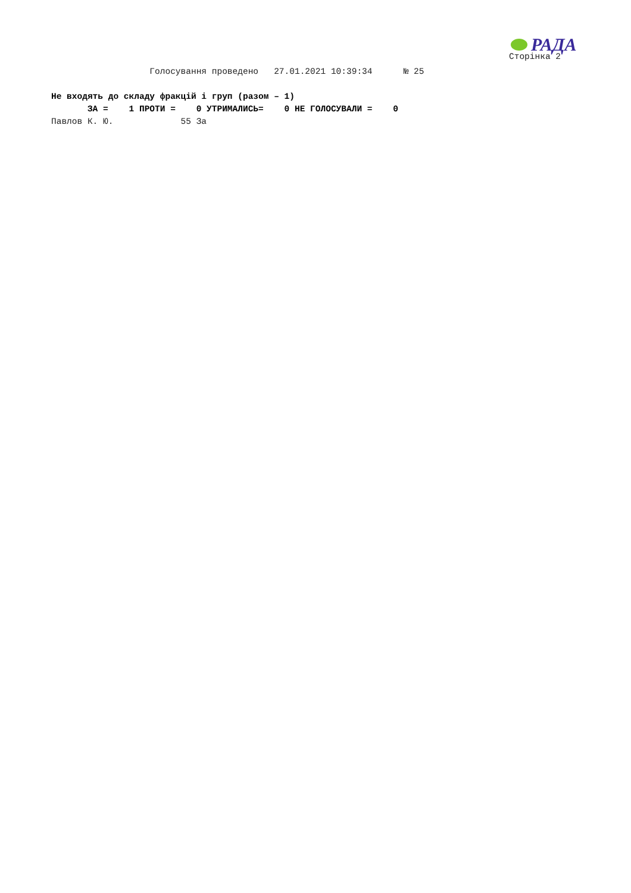РАДА
Сторінка 2
Голосування проведено 27.01.2021 10:39:34 № 25 Не входять до складу фракцій і груп (разом – 1) ЗА = 1 ПРОТИ = 0 УТРИМАЛИСЬ= 0 НЕ ГОЛОСУВАЛИ = 0 Павлов К. Ю. 55 За